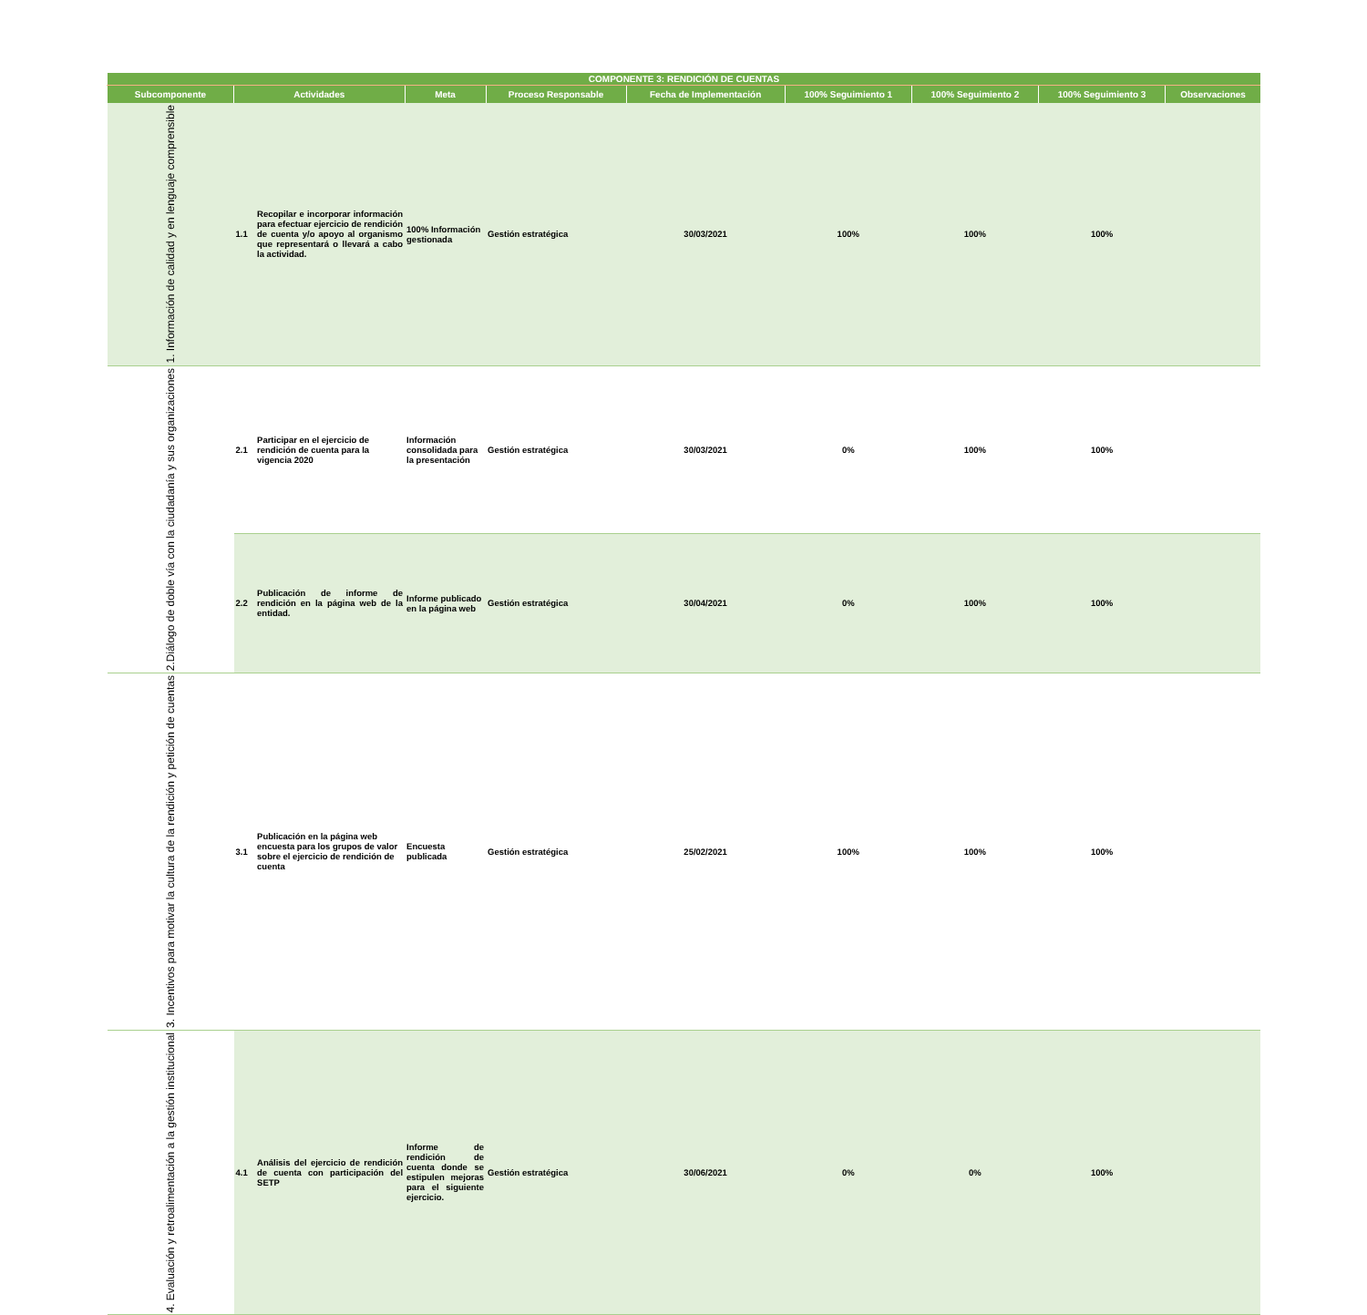| COMPONENTE 3: RENDICIÓN DE CUENTAS | | | | | | | | | |
| --- | --- | --- | --- | --- | --- | --- | --- | --- | --- |
| Subcomponente | Actividades | | Meta | Proceso Responsable | Fecha de Implementación | 100% Seguimiento 1 | 100% Seguimiento 2 | 100% Seguimiento 3 | Observaciones |
| 1. Información de calidad y en lenguaje comprensible | 1.1 | Recopilar e incorporar información para efectuar ejercicio de rendición de cuenta y/o apoyo al organismo que representará o llevará a cabo la actividad. | 100% Información gestionada | Gestión estratégica | 30/03/2021 | 100% | 100% | 100% | |
| 2.Diálogo de doble vía con la ciudadanía y sus organizaciones | 2.1 | Participar en el ejercicio de rendición de cuenta para la vigencia 2020 | Información consolidada para la presentación | Gestión estratégica | 30/03/2021 | 0% | 100% | 100% | |
| | 2.2 | Publicación de informe de rendición en la página web de la entidad. | Informe publicado en la página web | Gestión estratégica | 30/04/2021 | 0% | 100% | 100% | |
| 3. Incentivos para motivar la cultura de la rendición y petición de cuentas | 3.1 | Publicación en la página web encuesta para los grupos de valor sobre el ejercicio de rendición de cuenta | Encuesta publicada | Gestión estratégica | 25/02/2021 | 100% | 100% | 100% | |
| 4. Evaluación y retroalimentación a la gestión institucional | 4.1 | Análisis del ejercicio de rendición de cuenta con participación del SETP | Informe de rendición de cuenta donde se estipulen mejoras para el siguiente ejercicio. | Gestión estratégica | 30/06/2021 | 0% | 0% | 100% | |